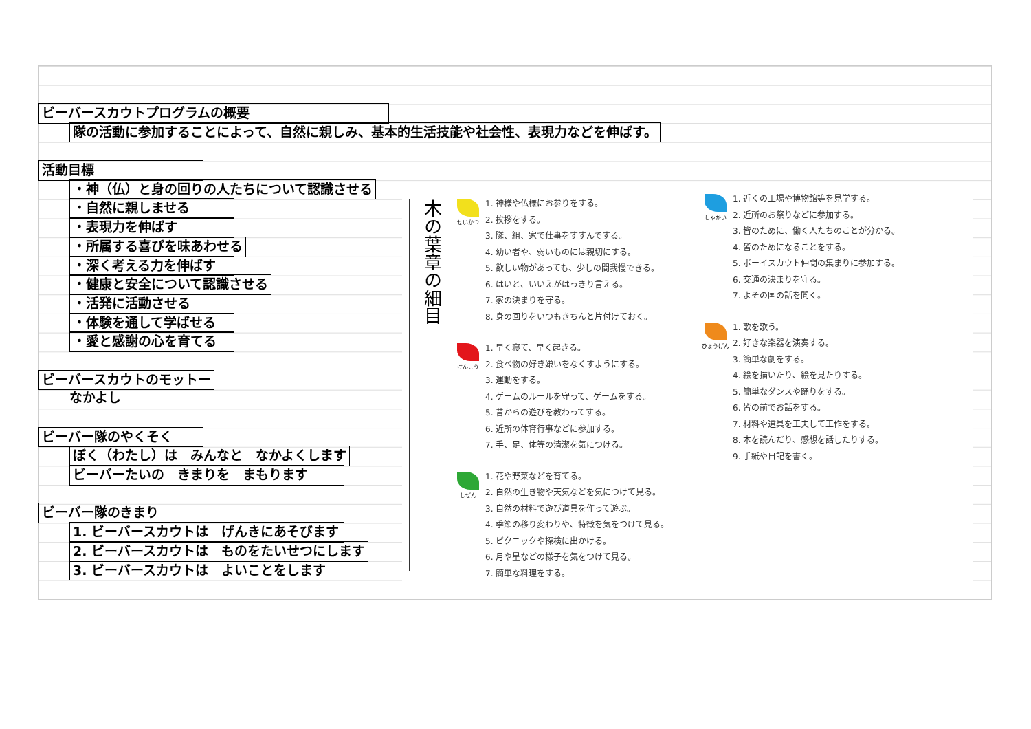ビーバースカウトプログラムの概要
隊の活動に参加することによって、自然に親しみ、基本的生活技能や社会性、表現力などを伸ばす。
活動目標
・神（仏）と身の回りの人たちについて認識させる
・自然に親しませる
・表現力を伸ばす
・所属する喜びを味あわせる
・深く考える力を伸ばす
・健康と安全について認識させる
・活発に活動させる
・体験を通して学ばせる
・愛と感謝の心を育てる
ビーバースカウトのモットー
なかよし
ビーバー隊のやくそく
ぼく（わたし）は　みんなと　なかよくします
ビーバーたいの　きまりを　まもります
ビーバー隊のきまり
1. ビーバースカウトは　げんきにあそびます
2. ビーバースカウトは　ものをたいせつにします
3. ビーバースカウトは　よいことをします
木の葉章の細目
せいかつ
1. 神様や仏様にお参りをする。
2. 挨拶をする。
3. 隊、組、家で仕事をすすんでする。
4. 幼い者や、弱いものには親切にする。
5. 欲しい物があっても、少しの間我慢できる。
6. はいと、いいえがはっきり言える。
7. 家の決まりを守る。
8. 身の回りをいつもきちんと片付けておく。
けんこう
1. 早く寝て、早く起きる。
2. 食べ物の好き嫌いをなくすようにする。
3. 運動をする。
4. ゲームのルールを守って、ゲームをする。
5. 昔からの遊びを教わってする。
6. 近所の体育行事などに参加する。
7. 手、足、体等の清潔を気につける。
しぜん
1. 花や野菜などを育てる。
2. 自然の生き物や天気などを気につけて見る。
3. 自然の材料で遊び道具を作って遊ぶ。
4. 季節の移り変わりや、特徴を気をつけて見る。
5. ピクニックや探検に出かける。
6. 月や星などの様子を気をつけて見る。
7. 簡単な料理をする。
しゃかい
1. 近くの工場や博物館等を見学する。
2. 近所のお祭りなどに参加する。
3. 皆のために、働く人たちのことが分かる。
4. 皆のためになることをする。
5. ボーイスカウト仲間の集まりに参加する。
6. 交通の決まりを守る。
7. よその国の話を聞く。
ひょうげん
1. 歌を歌う。
2. 好きな楽器を演奏する。
3. 簡単な劇をする。
4. 絵を描いたり、絵を見たりする。
5. 簡単なダンスや踊りをする。
6. 皆の前でお話をする。
7. 材料や道具を工夫して工作をする。
8. 本を読んだり、感想を話したりする。
9. 手紙や日記を書く。